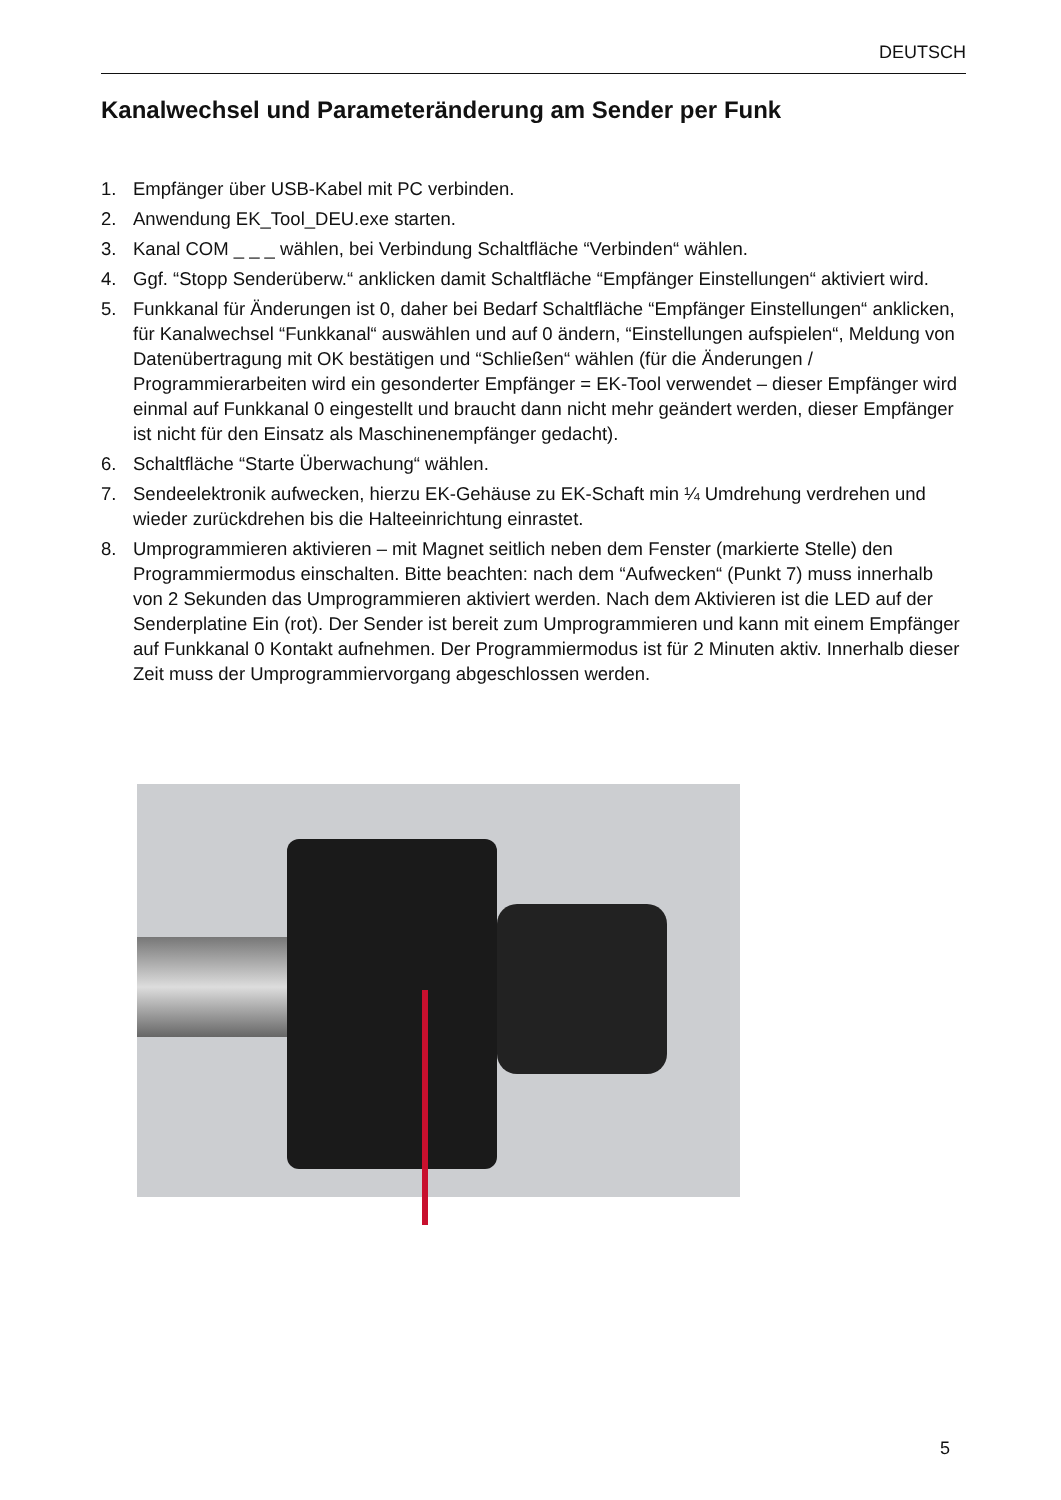DEUTSCH
Kanalwechsel und Parameteränderung am Sender per Funk
1. Empfänger über USB-Kabel mit PC verbinden.
2. Anwendung EK_Tool_DEU.exe starten.
3. Kanal COM _ _ _ wählen, bei Verbindung Schaltfläche “Verbinden“ wählen.
4. Ggf. “Stopp Senderüberw.“ anklicken damit Schaltfläche “Empfänger Einstellungen“ aktiviert wird.
5. Funkkanal für Änderungen ist 0, daher bei Bedarf Schaltfläche “Empfänger Einstellungen“ anklicken, für Kanalwechsel “Funkkanal“ auswählen und auf 0 ändern, “Einstellungen aufspielen“, Meldung von Datenübertragung mit OK bestätigen und “Schließen“ wählen (für die Änderungen / Programmierarbeiten wird ein gesonderter Empfänger = EK-Tool verwendet – dieser Empfänger wird einmal auf Funkkanal 0 eingestellt und braucht dann nicht mehr geändert werden, dieser Empfänger ist nicht für den Einsatz als Maschinenempfänger gedacht).
6. Schaltfläche “Starte Überwachung“ wählen.
7. Sendeelektronik aufwecken, hierzu EK-Gehäuse zu EK-Schaft min ¼ Umdrehung verdrehen und wieder zurückdrehen bis die Halteeinrichtung einrastet.
8. Umprogrammieren aktivieren – mit Magnet seitlich neben dem Fenster (markierte Stelle) den Programmiermodus einschalten. Bitte beachten: nach dem “Aufwecken“ (Punkt 7) muss innerhalb von 2 Sekunden das Umprogrammieren aktiviert werden. Nach dem Aktivieren ist die LED auf der Senderplatine Ein (rot). Der Sender ist bereit zum Umprogrammieren und kann mit einem Empfänger auf Funkkanal 0 Kontakt aufnehmen. Der Programmiermodus ist für 2 Minuten aktiv. Innerhalb dieser Zeit muss der Umprogrammiervorgang abgeschlossen werden.
5